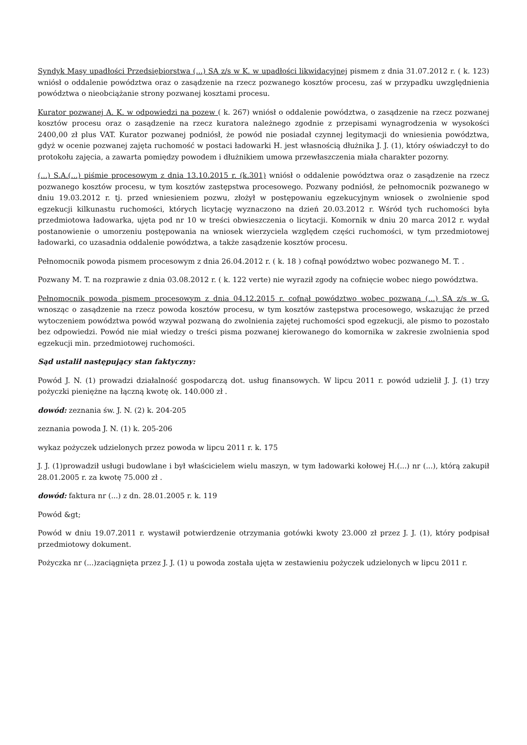Syndyk Masy upadłości Przedsiębiorstwa (...) SA z/s w K. w upadłości likwidacyjnej pismem z dnia 31.07.2012 r. ( k. 123) wniósł o oddalenie powództwa oraz o zasądzenie na rzecz pozwanego kosztów procesu, zaś w przypadku uwzględnienia powództwa o nieobciążanie strony pozwanej kosztami procesu.
Kurator pozwanej A. K. w odpowiedzi na pozew ( k. 267) wniósł o oddalenie powództwa, o zasądzenie na rzecz pozwanej kosztów procesu oraz o zasądzenie na rzecz kuratora należnego zgodnie z przepisami wynagrodzenia w wysokości 2400,00 zł plus VAT. Kurator pozwanej podniósł, że powód nie posiadał czynnej legitymacji do wniesienia powództwa, gdyż w ocenie pozwanej zajęta ruchomość w postaci ładowarki H. jest własnością dłużnika J. J. (1), który oświadczył to do protokołu zajęcia, a zawarta pomiędzy powodem i dłużnikiem umowa przewłaszczenia miała charakter pozorny.
(...) S.A.(...) piśmie procesowym z dnia 13.10.2015 r. (k.301) wniósł o oddalenie powództwa oraz o zasądzenie na rzecz pozwanego kosztów procesu, w tym kosztów zastępstwa procesowego. Pozwany podniósł, że pełnomocnik pozwanego w dniu 19.03.2012 r. tj. przed wniesieniem pozwu, złożył w postępowaniu egzekucyjnym wniosek o zwolnienie spod egzekucji kilkunastu ruchomości, których licytację wyznaczono na dzień 20.03.2012 r. Wśród tych ruchomości była przedmiotowa ładowarka, ujęta pod nr 10 w treści obwieszczenia o licytacji. Komornik w dniu 20 marca 2012 r. wydał postanowienie o umorzeniu postępowania na wniosek wierzyciela względem części ruchomości, w tym przedmiotowej ładowarki, co uzasadnia oddalenie powództwa, a także zasądzenie kosztów procesu.
Pełnomocnik powoda pismem procesowym z dnia 26.04.2012 r. ( k. 18 ) cofnął powództwo wobec pozwanego M. T. .
Pozwany M. T. na rozprawie z dnia 03.08.2012 r. ( k. 122 verte) nie wyraził zgody na cofnięcie wobec niego powództwa.
Pełnomocnik powoda pismem procesowym z dnia 04.12.2015 r. cofnął powództwo wobec pozwaną (...) SA z/s w G. wnosząc o zasądzenie na rzecz powoda kosztów procesu, w tym kosztów zastępstwa procesowego, wskazując że przed wytoczeniem powództwa powód wzywał pozwaną do zwolnienia zajętej ruchomości spod egzekucji, ale pismo to pozostało bez odpowiedzi. Powód nie miał wiedzy o treści pisma pozwanej kierowanego do komornika w zakresie zwolnienia spod egzekucji min. przedmiotowej ruchomości.
Sąd ustalił następujący stan faktyczny:
Powód J. N. (1) prowadzi działalność gospodarczą dot. usług finansowych. W lipcu 2011 r. powód udzielił J. J. (1) trzy pożyczki pieniężne na łączną kwotę ok. 140.000 zł .
dowód: zeznania św. J. N. (2) k. 204-205
zeznania powoda J. N. (1) k. 205-206
wykaz pożyczek udzielonych przez powoda w lipcu 2011 r. k. 175
J. J. (1)prowadził usługi budowlane i był właścicielem wielu maszyn, w tym ładowarki kołowej H.(...) nr (...), którą zakupił 28.01.2005 r. za kwotę 75.000 zł .
dowód: faktura nr (...) z dn. 28.01.2005 r. k. 119
Powód &gt;
Powód w dniu 19.07.2011 r. wystawił potwierdzenie otrzymania gotówki kwoty 23.000 zł przez J. J. (1), który podpisał przedmiotowy dokument.
Pożyczka nr (...)zaciągnięta przez J. J. (1) u powoda została ujęta w zestawieniu pożyczek udzielonych w lipcu 2011 r.